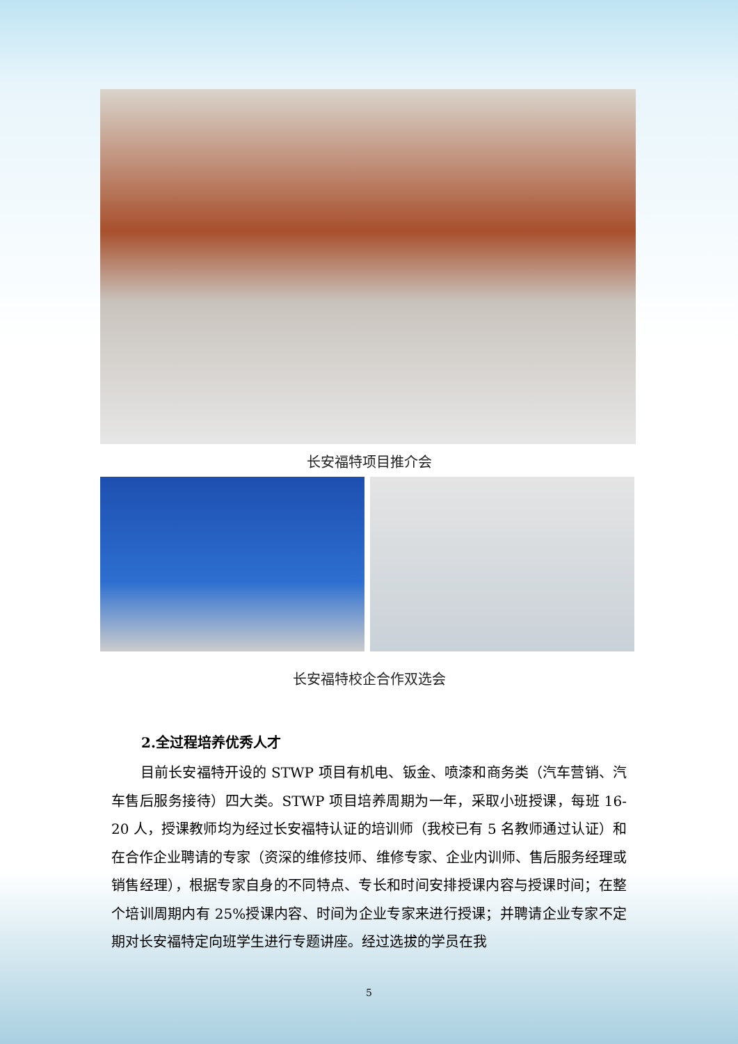长安福特项目推介会
长安福特校企合作双选会
2.全过程培养优秀人才
目前长安福特开设的 STWP 项目有机电、钣金、喷漆和商务类（汽车营销、汽车售后服务接待）四大类。STWP 项目培养周期为一年，采取小班授课，每班 16-20 人，授课教师均为经过长安福特认证的培训师（我校已有 5 名教师通过认证）和在合作企业聘请的专家（资深的维修技师、维修专家、企业内训师、售后服务经理或销售经理），根据专家自身的不同特点、专长和时间安排授课内容与授课时间；在整个培训周期内有 25%授课内容、时间为企业专家来进行授课；并聘请企业专家不定期对长安福特定向班学生进行专题讲座。经过选拔的学员在我
5